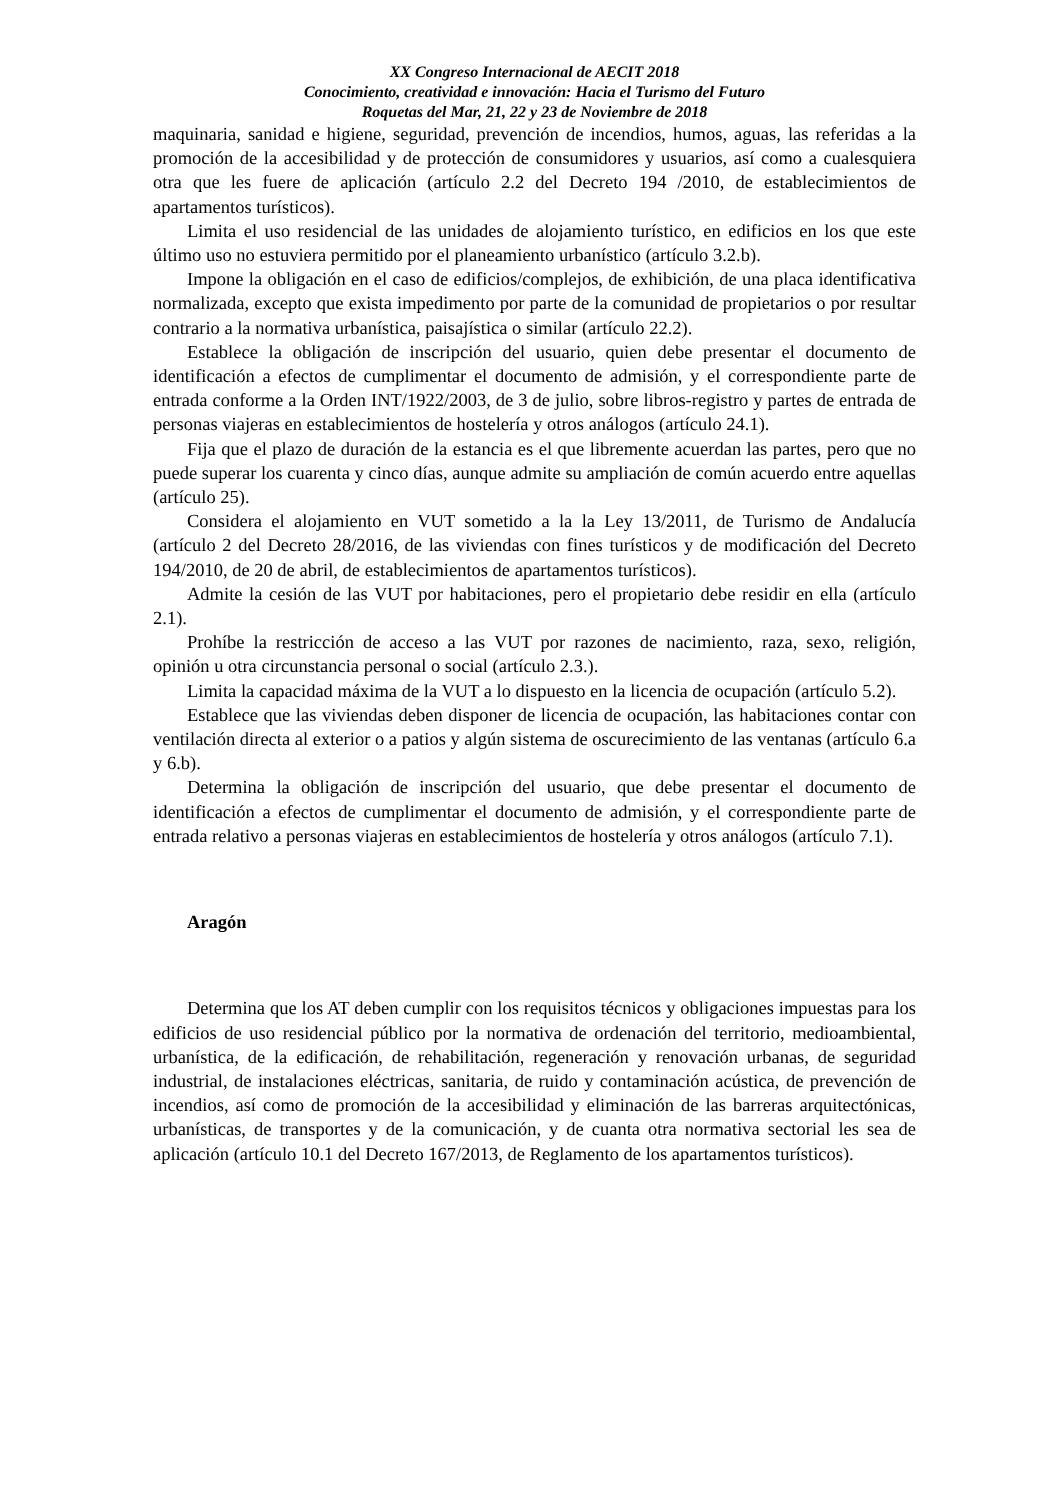XX Congreso Internacional de AECIT 2018
Conocimiento, creatividad e innovación: Hacia el Turismo del Futuro
Roquetas del Mar, 21, 22 y 23 de Noviembre de 2018
maquinaria, sanidad e higiene, seguridad, prevención de incendios, humos, aguas, las referidas a la promoción de la accesibilidad y de protección de consumidores y usuarios, así como a cualesquiera otra que les fuere de aplicación (artículo 2.2 del Decreto 194 /2010, de establecimientos de apartamentos turísticos).
Limita el uso residencial de las unidades de alojamiento turístico, en edificios en los que este último uso no estuviera permitido por el planeamiento urbanístico (artículo 3.2.b).
Impone la obligación en el caso de edificios/complejos, de exhibición, de una placa identificativa normalizada, excepto que exista impedimento por parte de la comunidad de propietarios o por resultar contrario a la normativa urbanística, paisajística o similar (artículo 22.2).
Establece la obligación de inscripción del usuario, quien debe presentar el documento de identificación a efectos de cumplimentar el documento de admisión, y el correspondiente parte de entrada conforme a la Orden INT/1922/2003, de 3 de julio, sobre libros-registro y partes de entrada de personas viajeras en establecimientos de hostelería y otros análogos (artículo 24.1).
Fija que el plazo de duración de la estancia es el que libremente acuerdan las partes, pero que no puede superar los cuarenta y cinco días, aunque admite su ampliación de común acuerdo entre aquellas (artículo 25).
Considera el alojamiento en VUT sometido a la la Ley 13/2011, de Turismo de Andalucía (artículo 2 del Decreto 28/2016, de las viviendas con fines turísticos y de modificación del Decreto 194/2010, de 20 de abril, de establecimientos de apartamentos turísticos).
Admite la cesión de las VUT por habitaciones, pero el propietario debe residir en ella (artículo 2.1).
Prohíbe la restricción de acceso a las VUT por razones de nacimiento, raza, sexo, religión, opinión u otra circunstancia personal o social (artículo 2.3.).
Limita la capacidad máxima de la VUT a lo dispuesto en la licencia de ocupación (artículo 5.2).
Establece que las viviendas deben disponer de licencia de ocupación, las habitaciones contar con ventilación directa al exterior o a patios y algún sistema de oscurecimiento de las ventanas (artículo 6.a y 6.b).
Determina la obligación de inscripción del usuario, que debe presentar el documento de identificación a efectos de cumplimentar el documento de admisión, y el correspondiente parte de entrada relativo a personas viajeras en establecimientos de hostelería y otros análogos (artículo 7.1).
Aragón
Determina que los AT deben cumplir con los requisitos técnicos y obligaciones impuestas para los edificios de uso residencial público por la normativa de ordenación del territorio, medioambiental, urbanística, de la edificación, de rehabilitación, regeneración y renovación urbanas, de seguridad industrial, de instalaciones eléctricas, sanitaria, de ruido y contaminación acústica, de prevención de incendios, así como de promoción de la accesibilidad y eliminación de las barreras arquitectónicas, urbanísticas, de transportes y de la comunicación, y de cuanta otra normativa sectorial les sea de aplicación (artículo 10.1 del Decreto 167/2013, de Reglamento de los apartamentos turísticos).